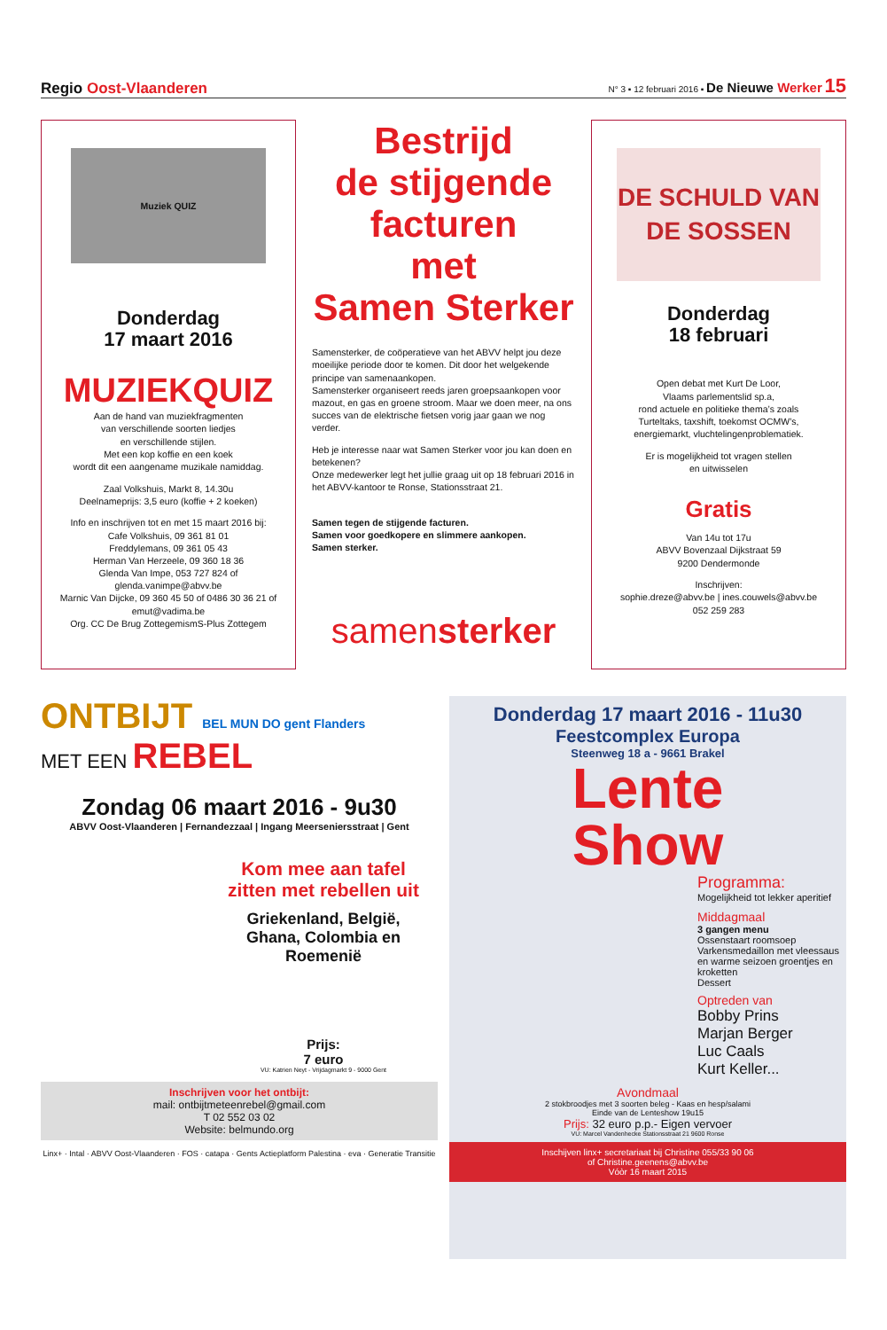Regio Oost-Vlaanderen N° 3 ▪ 12 februari 2016 ▪ De Nieuwe Werker 15
Muziek QUIZ
Donderdag
17 maart 2016
MUZIEKQUIZ
Aan de hand van muziekfragmenten
van verschillende soorten liedjes
en verschillende stijlen.
Met een kop koffie en een koek
wordt dit een aangename muzikale namiddag.
Zaal Volkshuis, Markt 8, 14.30u
Deelnameprijs: 3,5 euro (koffie + 2 koeken)
Info en inschrijven tot en met 15 maart 2016 bij:
Cafe Volkshuis, 09 361 81 01
Freddylemans, 09 361 05 43
Herman Van Herzeele, 09 360 18 36
Glenda Van Impe, 053 727 824 of
glenda.vanimpe@abvv.be
Marnic Van Dijcke, 09 360 45 50 of 0486 30 36 21 of
emut@vadima.be
Org. CC De Brug ZottegemismS-Plus Zottegem
Bestrijd
de stijgende
facturen
met
Samen Sterker
Samensterker, de coöperatieve van het ABVV helpt jou deze moeilijke periode door te komen. Dit door het welgekende principe van samenaankopen.
Samensterker organiseert reeds jaren groepsaankopen voor mazout, en gas en groene stroom. Maar we doen meer, na ons succes van de elektrische fietsen vorig jaar gaan we nog verder.
Heb je interesse naar wat Samen Sterker voor jou kan doen en betekenen?
Onze medewerker legt het jullie graag uit op 18 februari 2016 in het ABVV-kantoor te Ronse, Stationsstraat 21.
Samen tegen de stijgende facturen.
Samen voor goedkopere en slimmere aankopen.
Samen sterker.
samensterker
DE SCHULD VAN DE SOSSEN
Donderdag
18 februari
Open debat met Kurt De Loor,
Vlaams parlementslid sp.a,
rond actuele en politieke thema’s zoals
Turteltaks, taxshift, toekomst OCMW’s,
energiemarkt, vluchtelingenproblematiek.
Er is mogelijkheid tot vragen stellen
en uitwisselen
Gratis
Van 14u tot 17u
ABVV Bovenzaal Dijkstraat 59
9200 Dendermonde
Inschrijven:
sophie.dreze@abvv.be | ines.couwels@abvv.be
052 259 283
ONTBIJT BEL MUN DO gent Flanders
MET EEN REBEL
Zondag 06 maart 2016 - 9u30
ABVV Oost-Vlaanderen | Fernandezzaal | Ingang Meerseniersstraat | Gent
Kom mee aan tafel
zitten met rebellen uit
Griekenland, België,
Ghana, Colombia en
Roemenië
Prijs:
7 euro
VU: Katrien Neyt - Vrijdagmarkt 9 - 9000 Gent
Inschrijven voor het ontbijt:
mail: ontbijtmeteenrebel@gmail.com
T 02 552 03 02
Website: belmundo.org
Linx+ · Intal · ABVV Oost-Vlaanderen · FOS · catapa · Gents Actieplatform Palestina · eva · Generatie Transitie
Donderdag 17 maart 2016 - 11u30
Feestcomplex Europa
Steenweg 18 a - 9661 Brakel
Lente
Show
Programma:
Mogelijkheid tot lekker aperitief
Middagmaal
3 gangen menu
Ossenstaart roomsoep
Varkensmedaillon met vleessaus en warme seizoen groentjes en kroketten
Dessert
Optreden van
Bobby Prins
Marjan Berger
Luc Caals
Kurt Keller...
Avondmaal
2 stokbroodjes met 3 soorten beleg - Kaas en hesp/salami
Einde van de Lenteshow 19u15
Prijs: 32 euro p.p.- Eigen vervoer
VU: Marcel Vandenhecke Stationsstraat 21 9600 Ronse
Inschijven linx+ secretariaat bij Christine 055/33 90 06
of Christine.geenens@abvv.be
Vóòr 16 maart 2015